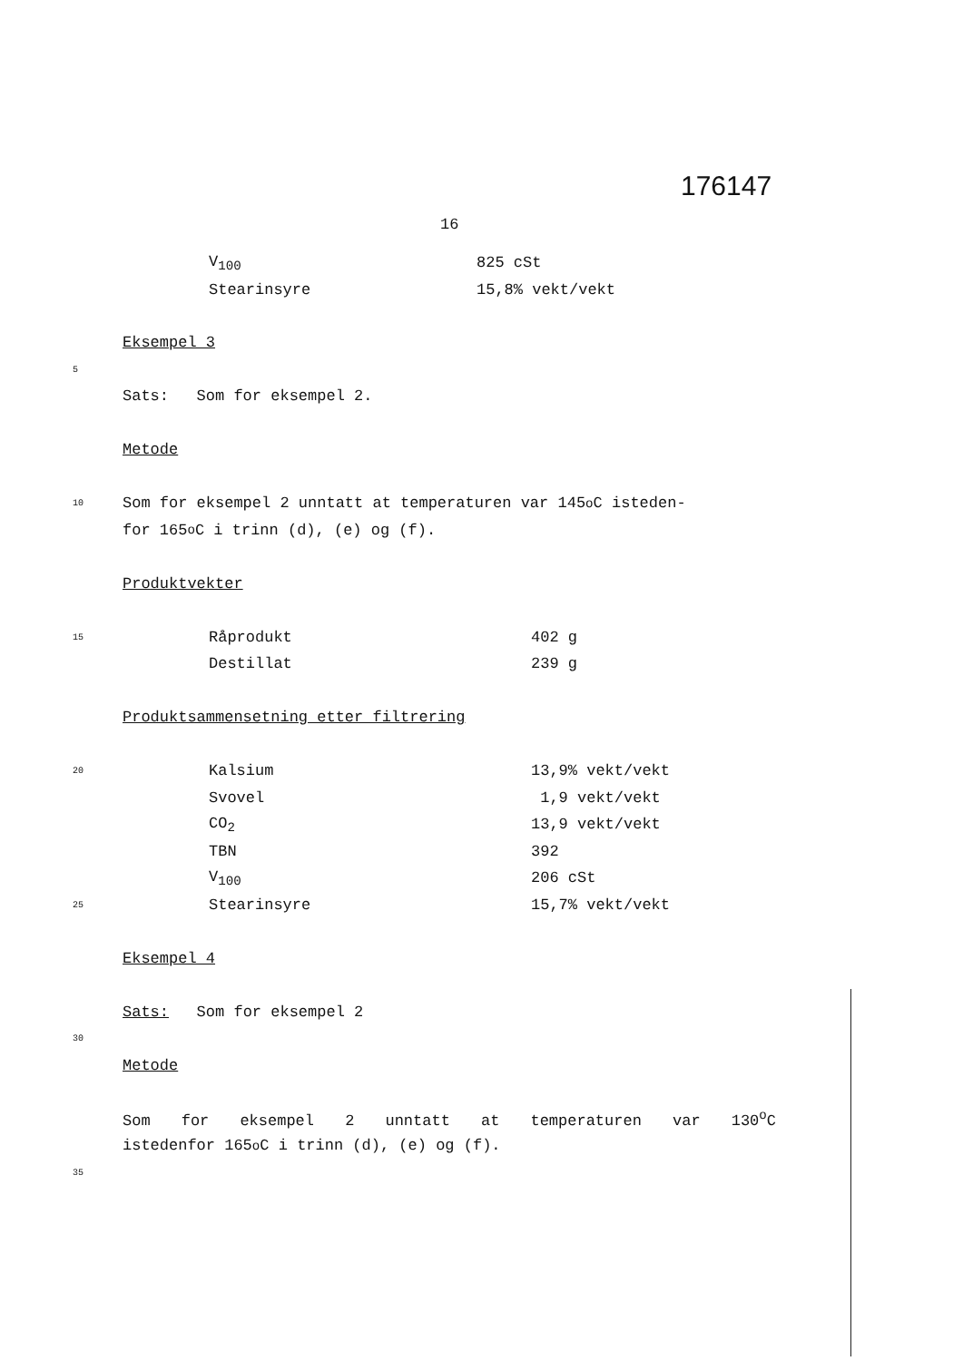176147
16
| | | V<sub>100</sub> | 825 cSt |
| | | Stearinsyre | 15,8% vekt/vekt |
Eksempel 3
5
Sats: Som for eksempel 2.
Metode
10 Som for eksempel 2 unntatt at temperaturen var 145<sup>o</sup>C isteden-
for 165<sup>o</sup>C i trinn (d), (e) og (f).
Produktvekter
| 15 | | Råprodukt | 402 g |
| | | Destillat | 239 g |
Produktsammensetning etter filtrering
| 20 | | Kalsium | 13,9% vekt/vekt |
| | | Svovel | 1,9 vekt/vekt |
| | | CO<sub>2</sub> | 13,9 vekt/vekt |
| | | TBN | 392 |
| | | V<sub>100</sub> | 206 cSt |
| 25 | | Stearinsyre | 15,7% vekt/vekt |
Eksempel 4
Sats: Som for eksempel 2
30
Metode
Som for eksempel 2 unntatt at temperaturen var 130<sup>o</sup>C
istedenfor 165<sup>o</sup>C i trinn (d), (e) og (f).
35